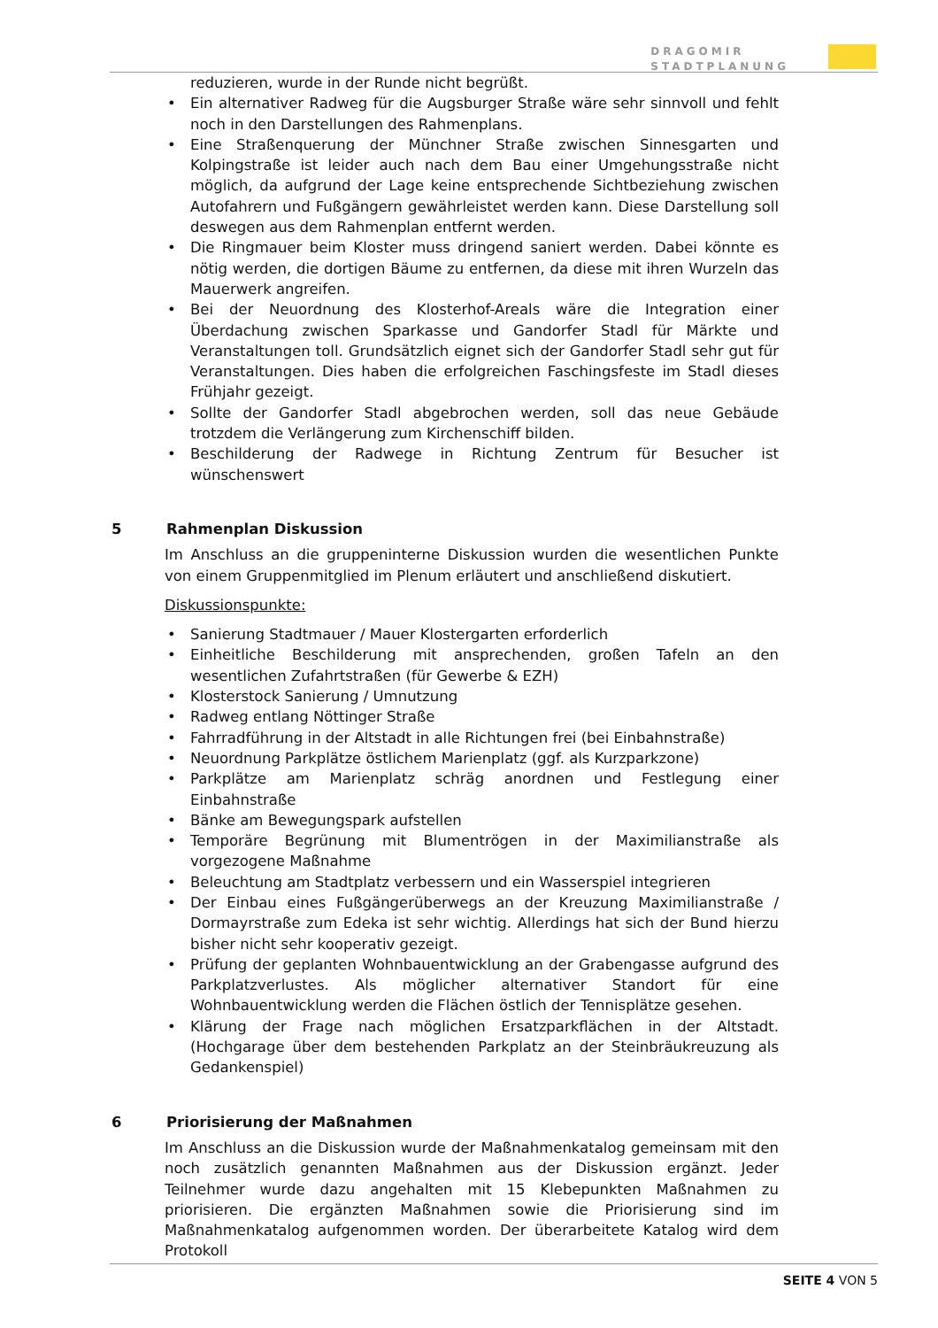DRAGOMIR
STADTPLANUNG
reduzieren, wurde in der Runde nicht begrüßt.
• Ein alternativer Radweg für die Augsburger Straße wäre sehr sinnvoll und fehlt noch in den Darstellungen des Rahmenplans.
• Eine Straßenquerung der Münchner Straße zwischen Sinnesgarten und Kolpingstraße ist leider auch nach dem Bau einer Umgehungsstraße nicht möglich, da aufgrund der Lage keine entsprechende Sichtbeziehung zwischen Autofahrern und Fußgängern gewährleistet werden kann. Diese Darstellung soll deswegen aus dem Rahmenplan entfernt werden.
• Die Ringmauer beim Kloster muss dringend saniert werden. Dabei könnte es nötig werden, die dortigen Bäume zu entfernen, da diese mit ihren Wurzeln das Mauerwerk angreifen.
• Bei der Neuordnung des Klosterhof-Areals wäre die Integration einer Überdachung zwischen Sparkasse und Gandorfer Stadl für Märkte und Veranstaltungen toll. Grundsätzlich eignet sich der Gandorfer Stadl sehr gut für Veranstaltungen. Dies haben die erfolgreichen Faschingsfeste im Stadl dieses Frühjahr gezeigt.
• Sollte der Gandorfer Stadl abgebrochen werden, soll das neue Gebäude trotzdem die Verlängerung zum Kirchenschiff bilden.
• Beschilderung der Radwege in Richtung Zentrum für Besucher ist wünschenswert
5 Rahmenplan Diskussion
Im Anschluss an die gruppeninterne Diskussion wurden die wesentlichen Punkte von einem Gruppenmitglied im Plenum erläutert und anschließend diskutiert.
Diskussionspunkte:
• Sanierung Stadtmauer / Mauer Klostergarten erforderlich
• Einheitliche Beschilderung mit ansprechenden, großen Tafeln an den wesentlichen Zufahrtstraßen (für Gewerbe & EZH)
• Klosterstock Sanierung / Umnutzung
• Radweg entlang Nöttinger Straße
• Fahrradführung in der Altstadt in alle Richtungen frei (bei Einbahnstraße)
• Neuordnung Parkplätze östlichem Marienplatz (ggf. als Kurzparkzone)
• Parkplätze am Marienplatz schräg anordnen und Festlegung einer Einbahnstraße
• Bänke am Bewegungspark aufstellen
• Temporäre Begrünung mit Blumentrögen in der Maximilianstraße als vorgezogene Maßnahme
• Beleuchtung am Stadtplatz verbessern und ein Wasserspiel integrieren
• Der Einbau eines Fußgängerüberwegs an der Kreuzung Maximilianstraße / Dormayrstraße zum Edeka ist sehr wichtig. Allerdings hat sich der Bund hierzu bisher nicht sehr kooperativ gezeigt.
• Prüfung der geplanten Wohnbauentwicklung an der Grabengasse aufgrund des Parkplatzverlustes. Als möglicher alternativer Standort für eine Wohnbauentwicklung werden die Flächen östlich der Tennisplätze gesehen.
• Klärung der Frage nach möglichen Ersatzparkflächen in der Altstadt. (Hochgarage über dem bestehenden Parkplatz an der Steinbräukreuzung als Gedankenspiel)
6 Priorisierung der Maßnahmen
Im Anschluss an die Diskussion wurde der Maßnahmenkatalog gemeinsam mit den noch zusätzlich genannten Maßnahmen aus der Diskussion ergänzt. Jeder Teilnehmer wurde dazu angehalten mit 15 Klebepunkten Maßnahmen zu priorisieren. Die ergänzten Maßnahmen sowie die Priorisierung sind im Maßnahmenkatalog aufgenommen worden. Der überarbeitete Katalog wird dem Protokoll
SEITE 4 VON 5